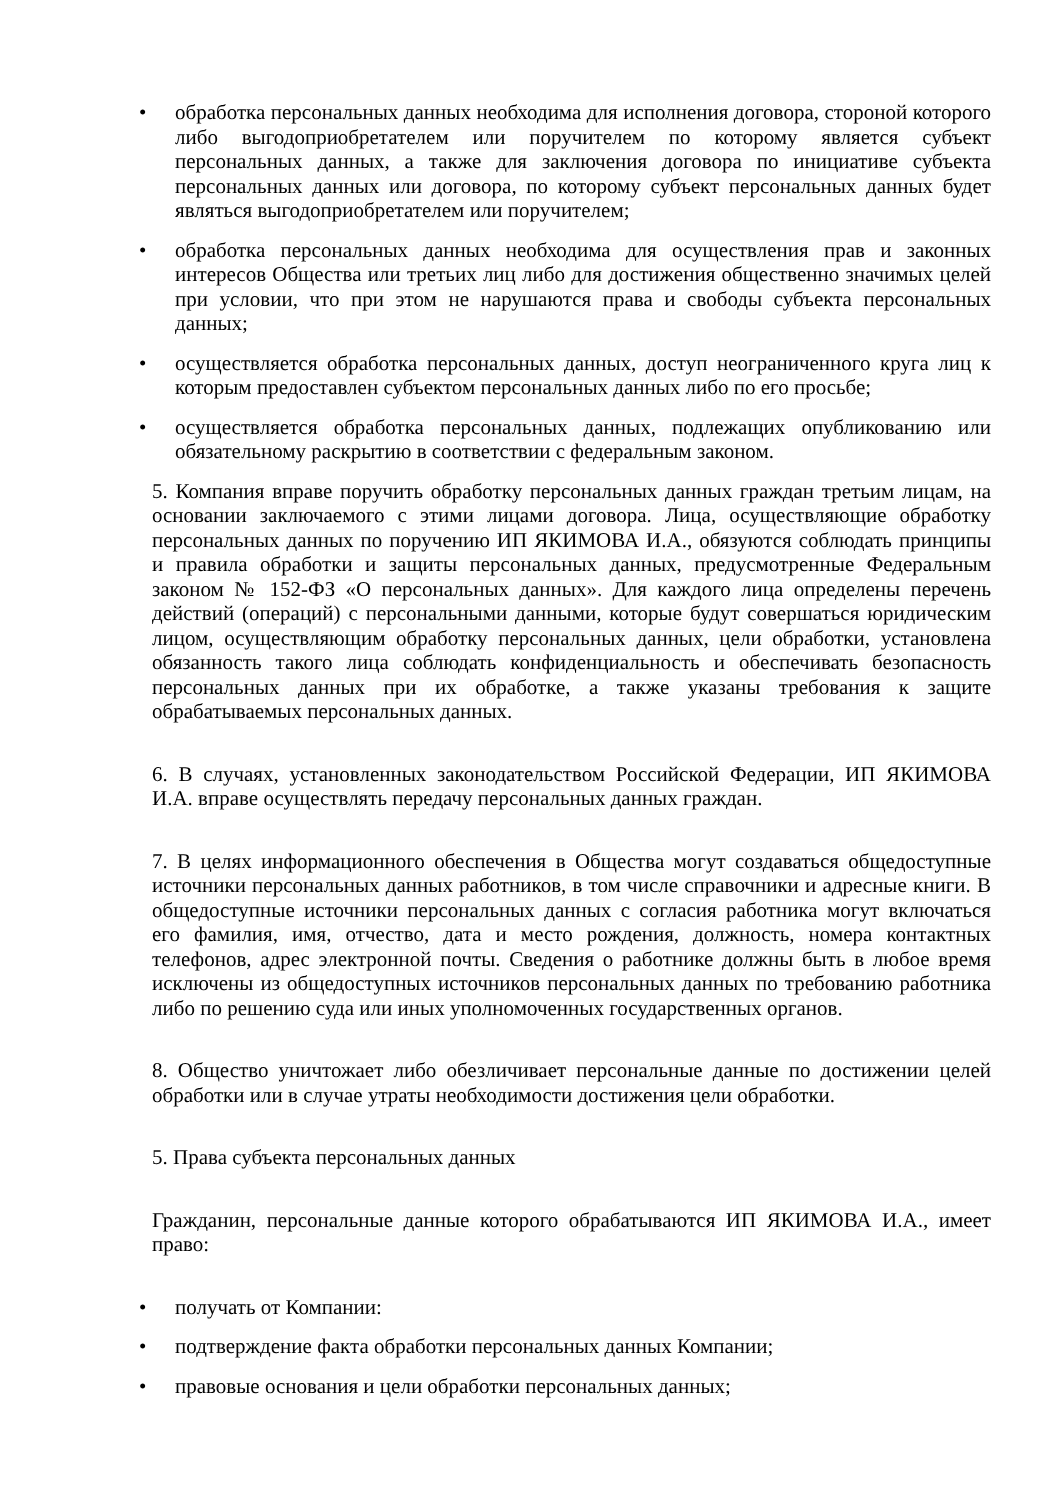• обработка персональных данных необходима для исполнения договора, стороной которого либо выгодоприобретателем или поручителем по которому является субъект персональных данных, а также для заключения договора по инициативе субъекта персональных данных или договора, по которому субъект персональных данных будет являться выгодоприобретателем или поручителем;
• обработка персональных данных необходима для осуществления прав и законных интересов Общества или третьих лиц либо для достижения общественно значимых целей при условии, что при этом не нарушаются права и свободы субъекта персональных данных;
• осуществляется обработка персональных данных, доступ неограниченного круга лиц к которым предоставлен субъектом персональных данных либо по его просьбе;
• осуществляется обработка персональных данных, подлежащих опубликованию или обязательному раскрытию в соответствии с федеральным законом.
5. Компания вправе поручить обработку персональных данных граждан третьим лицам, на основании заключаемого с этими лицами договора. Лица, осуществляющие обработку персональных данных по поручению ИП ЯКИМОВА И.А., обязуются соблюдать принципы и правила обработки и защиты персональных данных, предусмотренные Федеральным законом № 152-ФЗ «О персональных данных». Для каждого лица определены перечень действий (операций) с персональными данными, которые будут совершаться юридическим лицом, осуществляющим обработку персональных данных, цели обработки, установлена обязанность такого лица соблюдать конфиденциальность и обеспечивать безопасность персональных данных при их обработке, а также указаны требования к защите обрабатываемых персональных данных.
6. В случаях, установленных законодательством Российской Федерации, ИП ЯКИМОВА И.А. вправе осуществлять передачу персональных данных граждан.
7. В целях информационного обеспечения в Общества могут создаваться общедоступные источники персональных данных работников, в том числе справочники и адресные книги. В общедоступные источники персональных данных с согласия работника могут включаться его фамилия, имя, отчество, дата и место рождения, должность, номера контактных телефонов, адрес электронной почты. Сведения о работнике должны быть в любое время исключены из общедоступных источников персональных данных по требованию работника либо по решению суда или иных уполномоченных государственных органов.
8. Общество уничтожает либо обезличивает персональные данные по достижении целей обработки или в случае утраты необходимости достижения цели обработки.
5. Права субъекта персональных данных
Гражданин, персональные данные которого обрабатываются ИП ЯКИМОВА И.А., имеет право:
• получать от Компании:
• подтверждение факта обработки персональных данных Компании;
• правовые основания и цели обработки персональных данных;